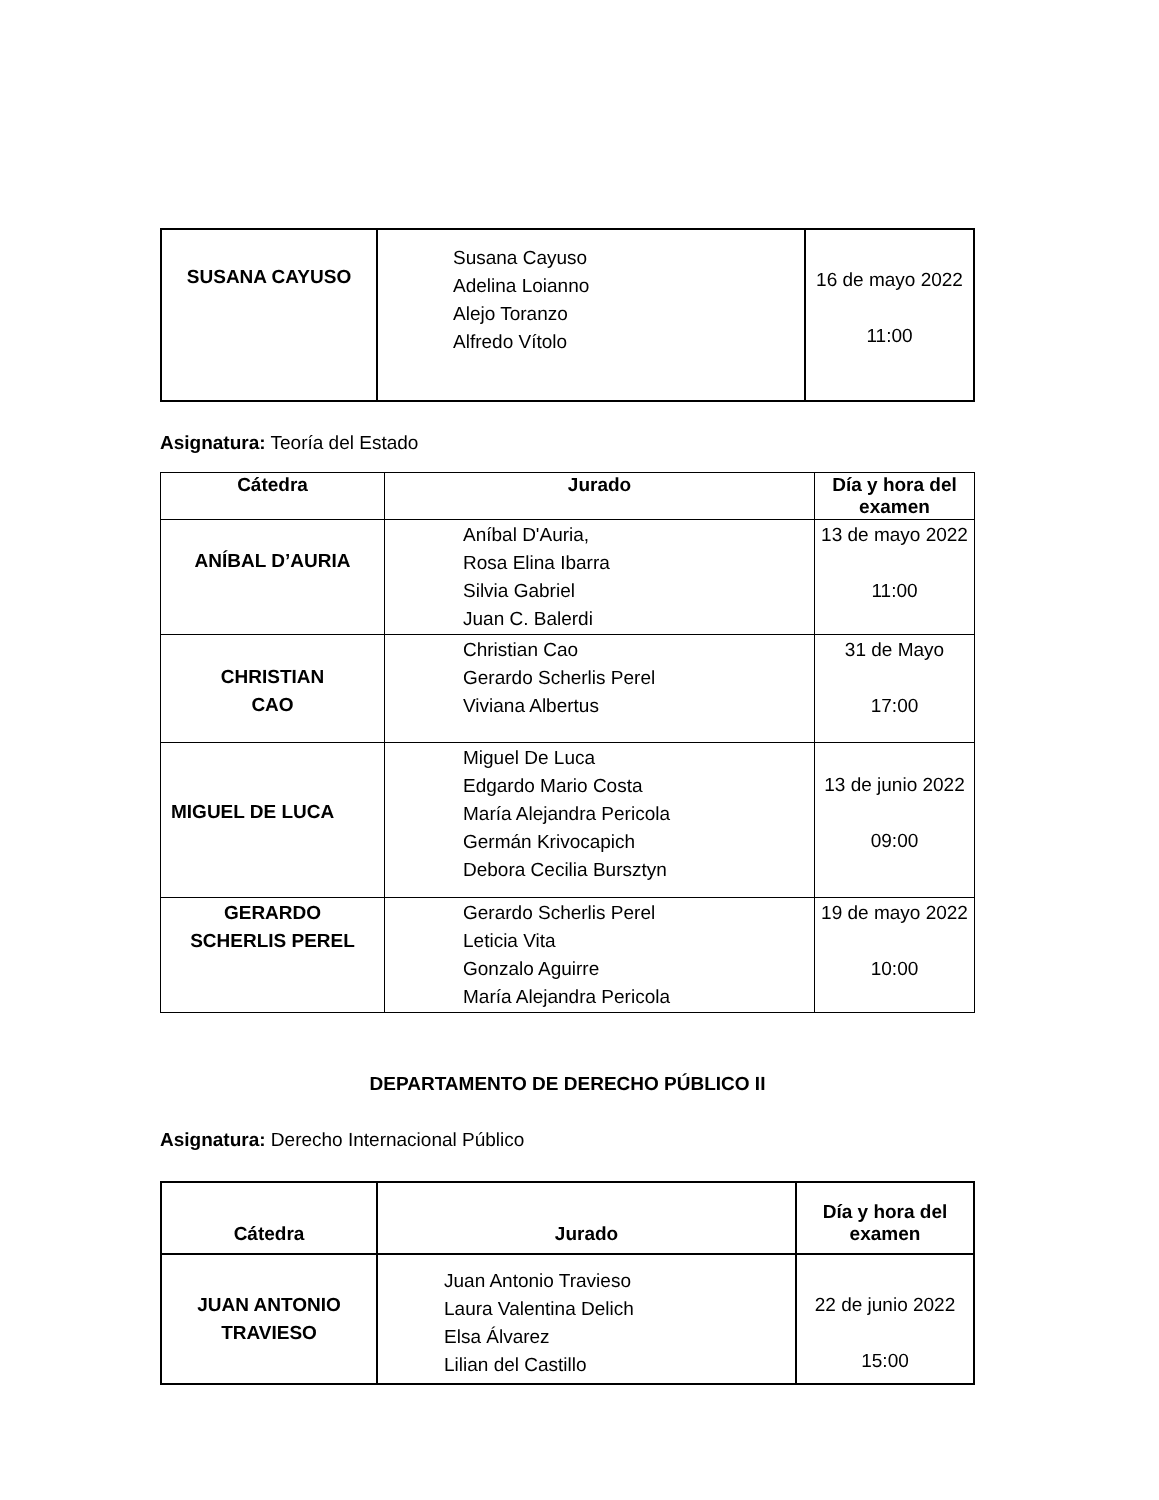| SUSANA CAYUSO | Susana Cayuso Adelina Loianno Alejo Toranzo Alfredo Vítolo | 16 de mayo 2022 11:00 |
Asignatura: Teoría del Estado
| Cátedra | Jurado | Día y hora del examen |
| --- | --- | --- |
| ANÍBAL D’AURIA | Aníbal D'Auria, Rosa Elina Ibarra Silvia Gabriel Juan C. Balerdi | 13 de mayo 2022 11:00 |
| CHRISTIAN CAO | Christian Cao Gerardo Scherlis Perel Viviana Albertus | 31 de Mayo 17:00 |
| MIGUEL DE LUCA | Miguel De Luca Edgardo Mario Costa María Alejandra Pericola Germán Krivocapich Debora Cecilia Bursztyn | 13 de junio 2022 09:00 |
| GERARDO SCHERLIS PEREL | Gerardo Scherlis Perel Leticia Vita Gonzalo Aguirre María Alejandra Pericola | 19 de mayo 2022 10:00 |
DEPARTAMENTO DE DERECHO PÚBLICO II
Asignatura: Derecho Internacional Público
| Cátedra | Jurado | Día y hora del examen |
| --- | --- | --- |
| JUAN ANTONIO TRAVIESO | Juan Antonio Travieso Laura Valentina Delich Elsa Álvarez Lilian del Castillo | 22 de junio 2022 15:00 |